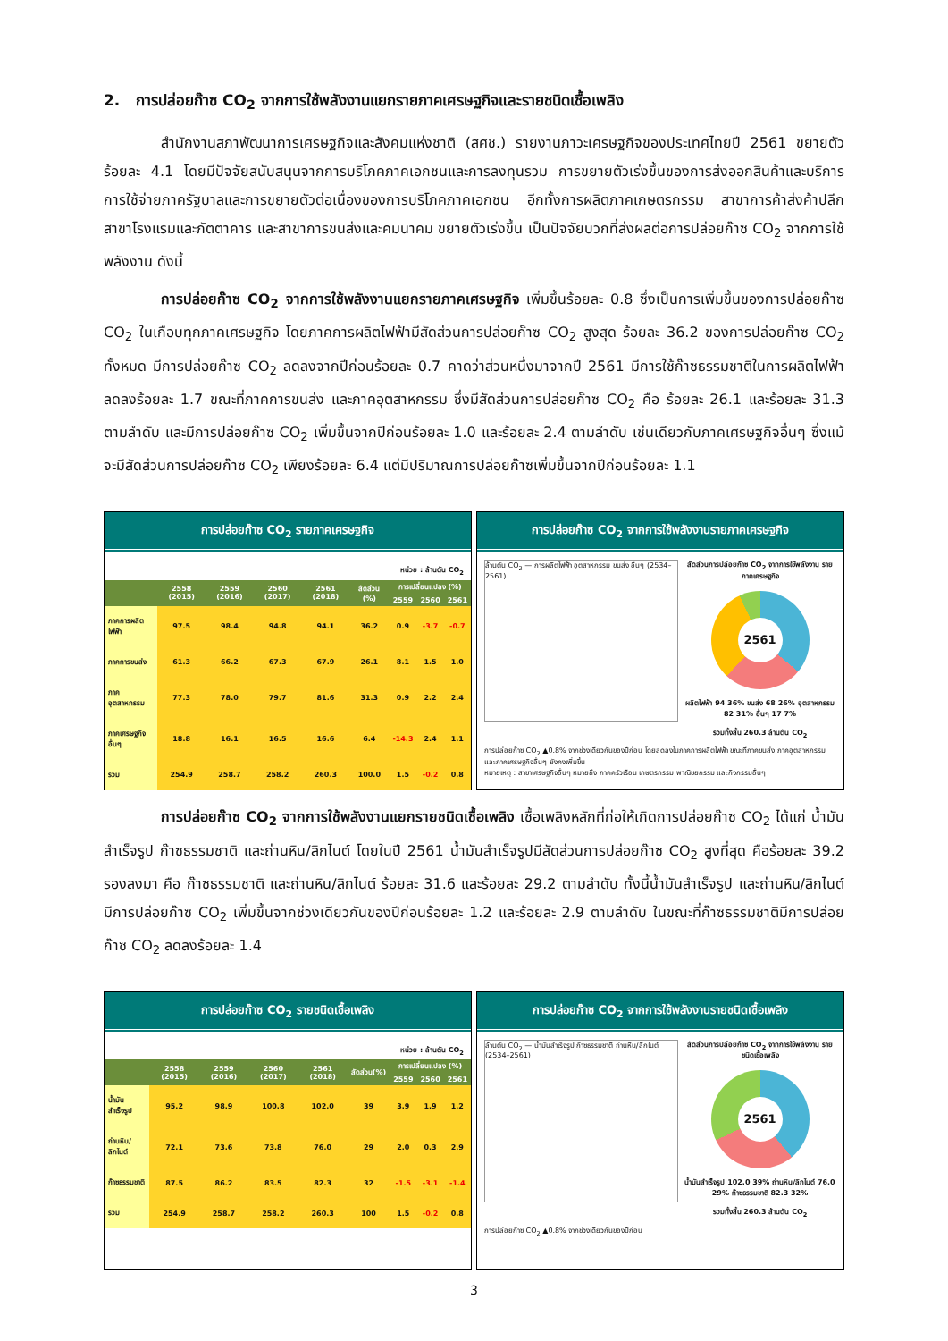2. การปล่อยก๊าซ CO<sub>2</sub> จากการใช้พลังงานแยกรายภาคเศรษฐกิจและรายชนิดเชื้อเพลิง
สำนักงานสภาพัฒนาการเศรษฐกิจและสังคมแห่งชาติ (สศช.) รายงานภาวะเศรษฐกิจของประเทศไทยปี 2561 ขยายตัวร้อยละ 4.1 โดยมีปัจจัยสนับสนุนจากการบริโภคภาคเอกชนและการลงทุนรวม การขยายตัวเร่งขึ้นของการส่งออกสินค้าและบริการ การใช้จ่ายภาครัฐบาลและการขยายตัวต่อเนื่องของการบริโภคภาคเอกชน อีกทั้งการผลิตภาคเกษตรกรรม สาขาการค้าส่งค้าปลีก สาขาโรงแรมและภัตตาคาร และสาขาการขนส่งและคมนาคม ขยายตัวเร่งขึ้น เป็นปัจจัยบวกที่ส่งผลต่อการปล่อยก๊าซ CO<sub>2</sub> จากการใช้พลังงาน ดังนี้
การปล่อยก๊าซ CO<sub>2</sub> จากการใช้พลังงานแยกรายภาคเศรษฐกิจ เพิ่มขึ้นร้อยละ 0.8 ซึ่งเป็นการเพิ่มขึ้นของการปล่อยก๊าซ CO<sub>2</sub> ในเกือบทุกภาคเศรษฐกิจ โดยภาคการผลิตไฟฟ้ามีสัดส่วนการปล่อยก๊าซ CO<sub>2</sub> สูงสุด ร้อยละ 36.2 ของการปล่อยก๊าซ CO<sub>2</sub> ทั้งหมด มีการปล่อยก๊าซ CO<sub>2</sub> ลดลงจากปีก่อนร้อยละ 0.7 คาดว่าส่วนหนึ่งมาจากปี 2561 มีการใช้ก๊าซธรรมชาติในการผลิตไฟฟ้าลดลงร้อยละ 1.7 ขณะที่ภาคการขนส่ง และภาคอุตสาหกรรม ซึ่งมีสัดส่วนการปล่อยก๊าซ CO<sub>2</sub> คือ ร้อยละ 26.1 และร้อยละ 31.3 ตามลำดับ และมีการปล่อยก๊าซ CO<sub>2</sub> เพิ่มขึ้นจากปีก่อนร้อยละ 1.0 และร้อยละ 2.4 ตามลำดับ เช่นเดียวกับภาคเศรษฐกิจอื่นๆ ซึ่งแม้จะมีสัดส่วนการปล่อยก๊าซ CO<sub>2</sub> เพียงร้อยละ 6.4 แต่มีปริมาณการปล่อยก๊าซเพิ่มขึ้นจากปีก่อนร้อยละ 1.1
การปล่อยก๊าซ CO<sub>2</sub> รายภาคเศรษฐกิจ
หน่วย : ล้านตัน CO<sub>2</sub>
| | 2558 (2015) | 2559 (2016) | 2560 (2017) | 2561 (2018) | สัดส่วน (%) | การเปลี่ยนแปลง (%) | | |
| --- | --- | --- | --- | --- | --- | --- | --- | --- |
| | | | | | | 2559 | 2560 | 2561 |
| ภาคการผลิตไฟฟ้า | 97.5 | 98.4 | 94.8 | 94.1 | 36.2 | 0.9 | -3.7 | -0.7 |
| ภาคการขนส่ง | 61.3 | 66.2 | 67.3 | 67.9 | 26.1 | 8.1 | 1.5 | 1.0 |
| ภาคอุตสาหกรรม | 77.3 | 78.0 | 79.7 | 81.6 | 31.3 | 0.9 | 2.2 | 2.4 |
| ภาคเศรษฐกิจอื่นๆ | 18.8 | 16.1 | 16.5 | 16.6 | 6.4 | -14.3 | 2.4 | 1.1 |
| รวม | 254.9 | 258.7 | 258.2 | 260.3 | 100.0 | 1.5 | -0.2 | 0.8 |
การปล่อยก๊าซ CO<sub>2</sub> จากการใช้พลังงานรายภาคเศรษฐกิจ
ล้านตัน CO<sub>2</sub> — การผลิตไฟฟ้า อุตสาหกรรม ขนส่ง อื่นๆ (2534–2561)
สัดส่วนการปล่อยก๊าซ CO<sub>2</sub> จากการใช้พลังงาน รายภาคเศรษฐกิจ
2561
ผลิตไฟฟ้า 94 36% ขนส่ง 68 26% อุตสาหกรรม 82 31% อื่นๆ 17 7%
รวมทั้งสิ้น 260.3 ล้านตัน CO<sub>2</sub>
การปล่อยก๊าซ CO<sub>2</sub> ▲0.8% จากช่วงเดียวกันของปีก่อน โดยลดลงในภาคการผลิตไฟฟ้า ขณะที่ภาคขนส่ง ภาคอุตสาหกรรม และภาคเศรษฐกิจอื่นๆ ยังคงเพิ่มขึ้น
หมายเหตุ : สาขาเศรษฐกิจอื่นๆ หมายถึง ภาคครัวเรือน เกษตรกรรม พาณิชยกรรม และกิจกรรมอื่นๆ
การปล่อยก๊าซ CO<sub>2</sub> จากการใช้พลังงานแยกรายชนิดเชื้อเพลิง เชื้อเพลิงหลักที่ก่อให้เกิดการปล่อยก๊าซ CO<sub>2</sub> ได้แก่ น้ำมันสำเร็จรูป ก๊าซธรรมชาติ และถ่านหิน/ลิกไนต์ โดยในปี 2561 น้ำมันสำเร็จรูปมีสัดส่วนการปล่อยก๊าซ CO<sub>2</sub> สูงที่สุด คือร้อยละ 39.2 รองลงมา คือ ก๊าซธรรมชาติ และถ่านหิน/ลิกไนต์ ร้อยละ 31.6 และร้อยละ 29.2 ตามลำดับ ทั้งนี้น้ำมันสำเร็จรูป และถ่านหิน/ลิกไนต์ มีการปล่อยก๊าซ CO<sub>2</sub> เพิ่มขึ้นจากช่วงเดียวกันของปีก่อนร้อยละ 1.2 และร้อยละ 2.9 ตามลำดับ ในขณะที่ก๊าซธรรมชาติมีการปล่อยก๊าซ CO<sub>2</sub> ลดลงร้อยละ 1.4
การปล่อยก๊าซ CO<sub>2</sub> รายชนิดเชื้อเพลิง
หน่วย : ล้านตัน CO<sub>2</sub>
| | 2558 (2015) | 2559 (2016) | 2560 (2017) | 2561 (2018) | สัดส่วน(%) | การเปลี่ยนแปลง (%) | | |
| --- | --- | --- | --- | --- | --- | --- | --- | --- |
| | | | | | | 2559 | 2560 | 2561 |
| น้ำมันสำเร็จรูป | 95.2 | 98.9 | 100.8 | 102.0 | 39 | 3.9 | 1.9 | 1.2 |
| ถ่านหิน/ลิกไนต์ | 72.1 | 73.6 | 73.8 | 76.0 | 29 | 2.0 | 0.3 | 2.9 |
| ก๊าซธรรมชาติ | 87.5 | 86.2 | 83.5 | 82.3 | 32 | -1.5 | -3.1 | -1.4 |
| รวม | 254.9 | 258.7 | 258.2 | 260.3 | 100 | 1.5 | -0.2 | 0.8 |
การปล่อยก๊าซ CO<sub>2</sub> จากการใช้พลังงานรายชนิดเชื้อเพลิง
ล้านตัน CO<sub>2</sub> — น้ำมันสำเร็จรูป ก๊าซธรรมชาติ ถ่านหิน/ลิกไนต์ (2534–2561)
สัดส่วนการปล่อยก๊าซ CO<sub>2</sub> จากการใช้พลังงาน รายชนิดเชื้อเพลิง
2561
น้ำมันสำเร็จรูป 102.0 39% ถ่านหิน/ลิกไนต์ 76.0 29% ก๊าซธรรมชาติ 82.3 32%
รวมทั้งสิ้น 260.3 ล้านตัน CO<sub>2</sub>
การปล่อยก๊าซ CO<sub>2</sub> ▲0.8% จากช่วงเดียวกันของปีก่อน
3